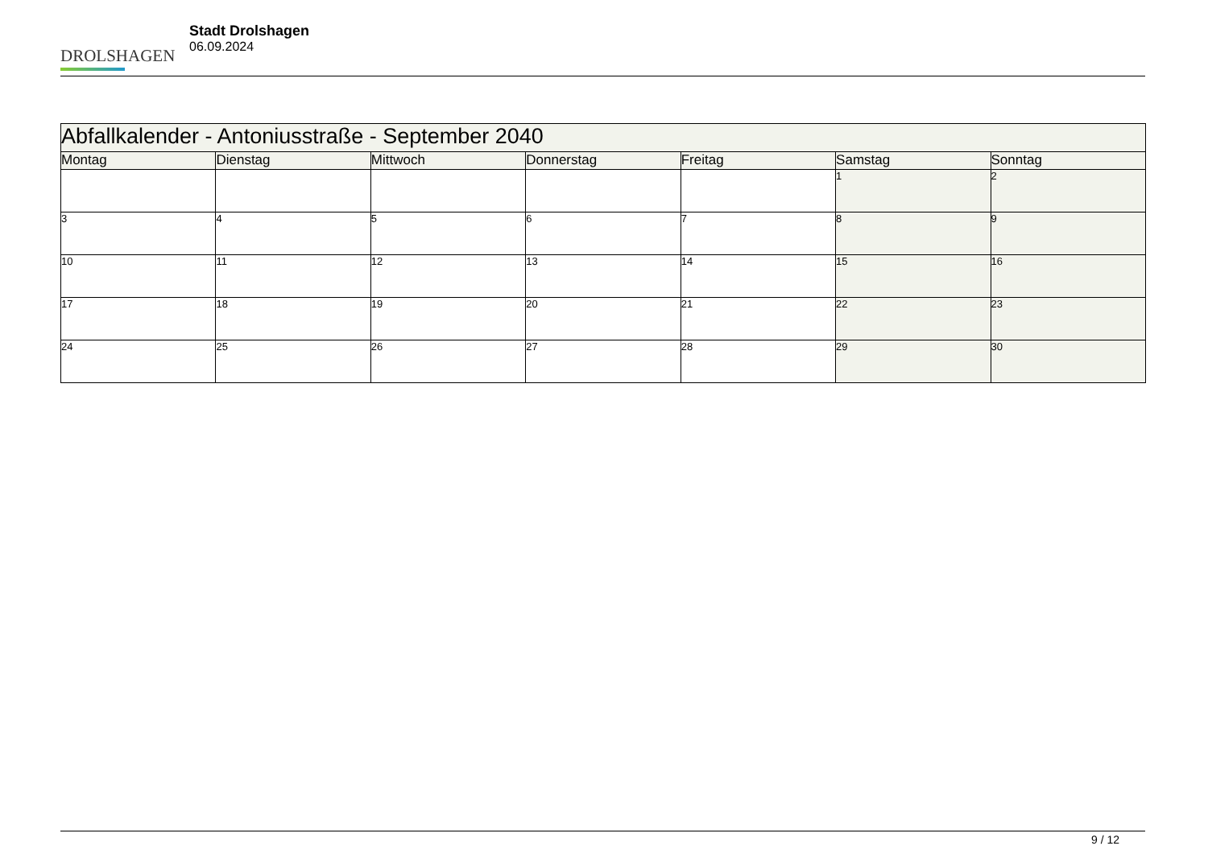DROLSHAGEN
Stadt Drolshagen
06.09.2024
| Abfallkalender - Antoniusstraße - September 2040 | | | | | | |
| --- | --- | --- | --- | --- | --- | --- |
| Montag | Dienstag | Mittwoch | Donnerstag | Freitag | Samstag | Sonntag |
| | | | | | 1 | 2 |
| 3 | 4 | 5 | 6 | 7 | 8 | 9 |
| 10 | 11 | 12 | 13 | 14 | 15 | 16 |
| 17 | 18 | 19 | 20 | 21 | 22 | 23 |
| 24 | 25 | 26 | 27 | 28 | 29 | 30 |
9 / 12